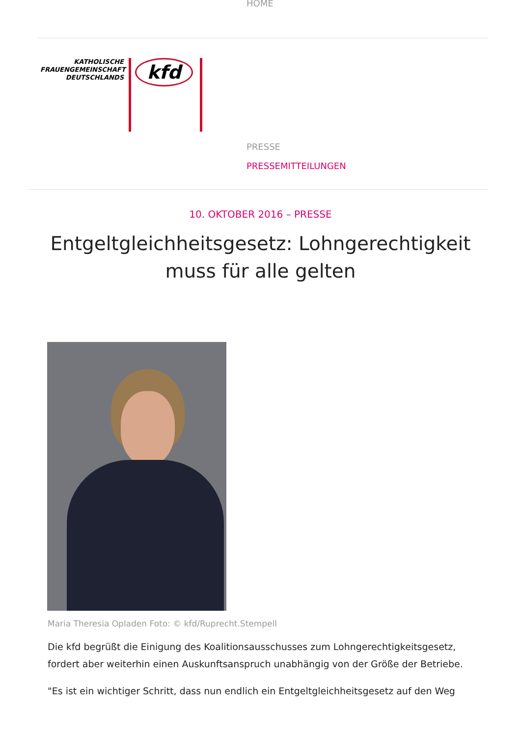HOME
KATHOLISCHE
FRAUENGEMEINSCHAFT
DEUTSCHLANDS
kfd
PRESSE
PRESSEMITTEILUNGEN
10. OKTOBER 2016 – PRESSE
Entgeltgleichheitsgesetz: Lohngerechtigkeit muss für alle gelten
Maria Theresia Opladen Foto: © kfd/Ruprecht.Stempell
Die kfd begrüßt die Einigung des Koalitionsausschusses zum Lohngerechtigkeitsgesetz, fordert aber weiterhin einen Auskunftsanspruch unabhängig von der Größe der Betriebe.
"Es ist ein wichtiger Schritt, dass nun endlich ein Entgeltgleichheitsgesetz auf den Weg